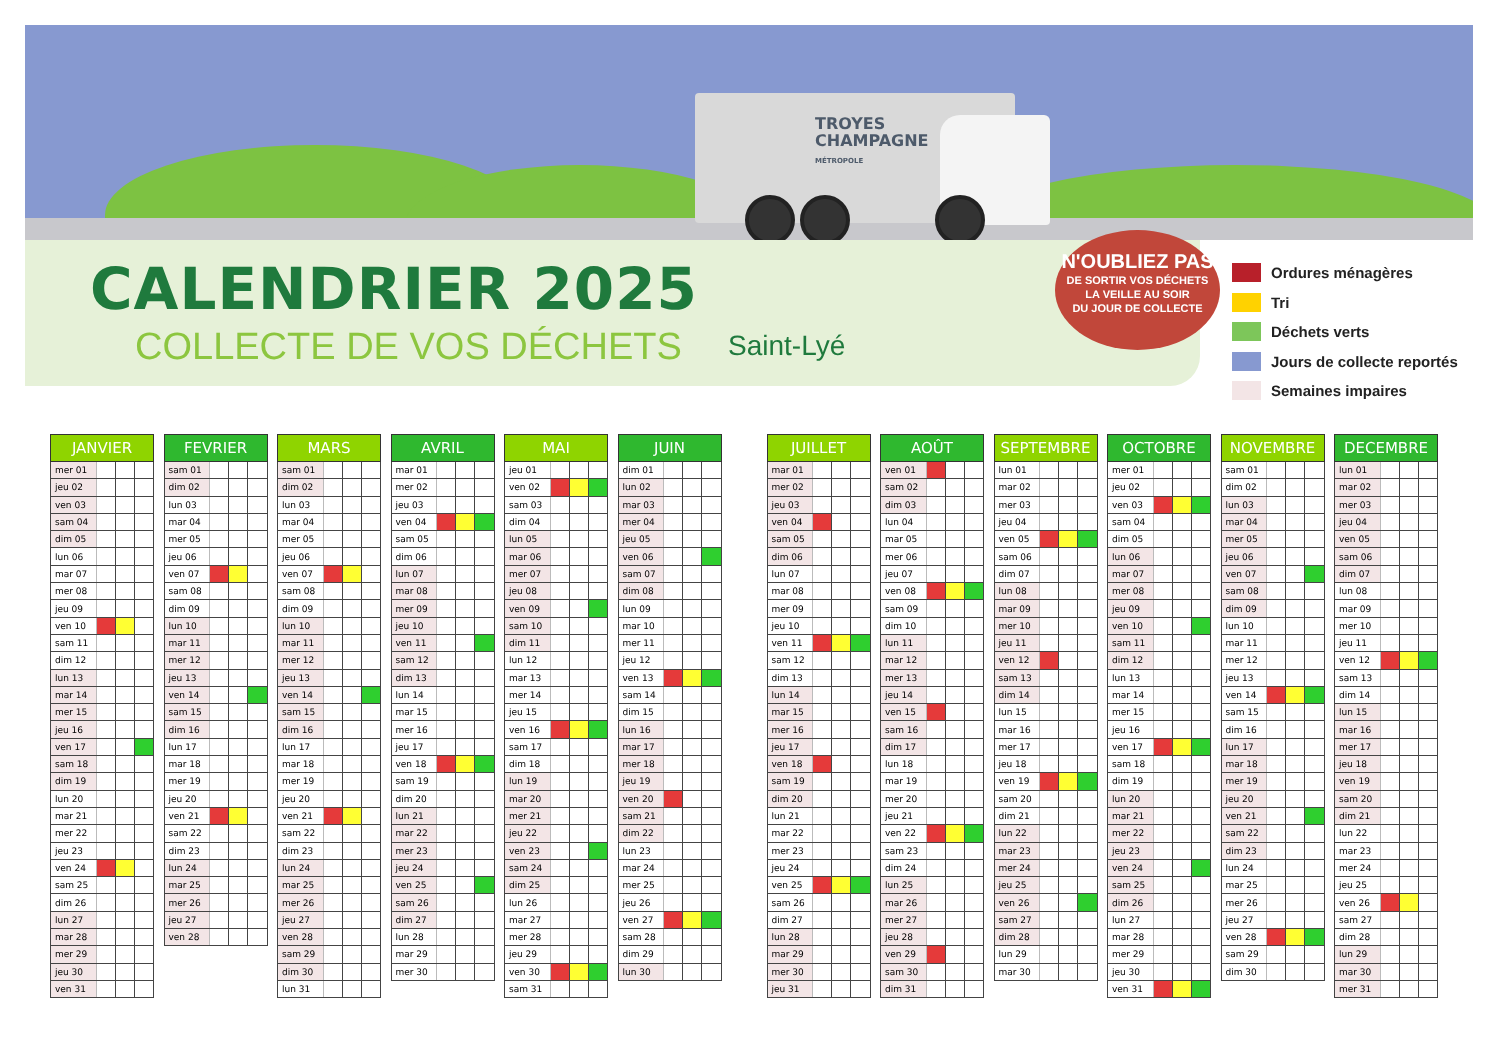TROYES
CHAMPAGNE
MÉTROPOLE
CALENDRIER 2025
COLLECTE DE VOS DÉCHETS Saint-Lyé
N'OUBLIEZ PAS
DE SORTIR VOS DÉCHETS
LA VEILLE AU SOIR
DU JOUR DE COLLECTE
Ordures ménagères
Tri
Déchets verts
Jours de collecte reportés
Semaines impaires
| JANVIER | | | |
| --- | --- | --- | --- |
| mer 01 | | | |
| jeu 02 | | | |
| ven 03 | | | |
| sam 04 | | | |
| dim 05 | | | |
| lun 06 | | | |
| mar 07 | | | |
| mer 08 | | | |
| jeu 09 | | | |
| ven 10 | | | |
| sam 11 | | | |
| dim 12 | | | |
| lun 13 | | | |
| mar 14 | | | |
| mer 15 | | | |
| jeu 16 | | | |
| ven 17 | | | |
| sam 18 | | | |
| dim 19 | | | |
| lun 20 | | | |
| mar 21 | | | |
| mer 22 | | | |
| jeu 23 | | | |
| ven 24 | | | |
| sam 25 | | | |
| dim 26 | | | |
| lun 27 | | | |
| mar 28 | | | |
| mer 29 | | | |
| jeu 30 | | | |
| ven 31 | | | |
| FEVRIER | | | |
| --- | --- | --- | --- |
| sam 01 | | | |
| dim 02 | | | |
| lun 03 | | | |
| mar 04 | | | |
| mer 05 | | | |
| jeu 06 | | | |
| ven 07 | | | |
| sam 08 | | | |
| dim 09 | | | |
| lun 10 | | | |
| mar 11 | | | |
| mer 12 | | | |
| jeu 13 | | | |
| ven 14 | | | |
| sam 15 | | | |
| dim 16 | | | |
| lun 17 | | | |
| mar 18 | | | |
| mer 19 | | | |
| jeu 20 | | | |
| ven 21 | | | |
| sam 22 | | | |
| dim 23 | | | |
| lun 24 | | | |
| mar 25 | | | |
| mer 26 | | | |
| jeu 27 | | | |
| ven 28 | | | |
| MARS | | | |
| --- | --- | --- | --- |
| sam 01 | | | |
| dim 02 | | | |
| lun 03 | | | |
| mar 04 | | | |
| mer 05 | | | |
| jeu 06 | | | |
| ven 07 | | | |
| sam 08 | | | |
| dim 09 | | | |
| lun 10 | | | |
| mar 11 | | | |
| mer 12 | | | |
| jeu 13 | | | |
| ven 14 | | | |
| sam 15 | | | |
| dim 16 | | | |
| lun 17 | | | |
| mar 18 | | | |
| mer 19 | | | |
| jeu 20 | | | |
| ven 21 | | | |
| sam 22 | | | |
| dim 23 | | | |
| lun 24 | | | |
| mar 25 | | | |
| mer 26 | | | |
| jeu 27 | | | |
| ven 28 | | | |
| sam 29 | | | |
| dim 30 | | | |
| lun 31 | | | |
| AVRIL | | | |
| --- | --- | --- | --- |
| mar 01 | | | |
| mer 02 | | | |
| jeu 03 | | | |
| ven 04 | | | |
| sam 05 | | | |
| dim 06 | | | |
| lun 07 | | | |
| mar 08 | | | |
| mer 09 | | | |
| jeu 10 | | | |
| ven 11 | | | |
| sam 12 | | | |
| dim 13 | | | |
| lun 14 | | | |
| mar 15 | | | |
| mer 16 | | | |
| jeu 17 | | | |
| ven 18 | | | |
| sam 19 | | | |
| dim 20 | | | |
| lun 21 | | | |
| mar 22 | | | |
| mer 23 | | | |
| jeu 24 | | | |
| ven 25 | | | |
| sam 26 | | | |
| dim 27 | | | |
| lun 28 | | | |
| mar 29 | | | |
| mer 30 | | | |
| MAI | | | |
| --- | --- | --- | --- |
| jeu 01 | | | |
| ven 02 | | | |
| sam 03 | | | |
| dim 04 | | | |
| lun 05 | | | |
| mar 06 | | | |
| mer 07 | | | |
| jeu 08 | | | |
| ven 09 | | | |
| sam 10 | | | |
| dim 11 | | | |
| lun 12 | | | |
| mar 13 | | | |
| mer 14 | | | |
| jeu 15 | | | |
| ven 16 | | | |
| sam 17 | | | |
| dim 18 | | | |
| lun 19 | | | |
| mar 20 | | | |
| mer 21 | | | |
| jeu 22 | | | |
| ven 23 | | | |
| sam 24 | | | |
| dim 25 | | | |
| lun 26 | | | |
| mar 27 | | | |
| mer 28 | | | |
| jeu 29 | | | |
| ven 30 | | | |
| sam 31 | | | |
| JUIN | | | |
| --- | --- | --- | --- |
| dim 01 | | | |
| lun 02 | | | |
| mar 03 | | | |
| mer 04 | | | |
| jeu 05 | | | |
| ven 06 | | | |
| sam 07 | | | |
| dim 08 | | | |
| lun 09 | | | |
| mar 10 | | | |
| mer 11 | | | |
| jeu 12 | | | |
| ven 13 | | | |
| sam 14 | | | |
| dim 15 | | | |
| lun 16 | | | |
| mar 17 | | | |
| mer 18 | | | |
| jeu 19 | | | |
| ven 20 | | | |
| sam 21 | | | |
| dim 22 | | | |
| lun 23 | | | |
| mar 24 | | | |
| mer 25 | | | |
| jeu 26 | | | |
| ven 27 | | | |
| sam 28 | | | |
| dim 29 | | | |
| lun 30 | | | |
| JUILLET | | | |
| --- | --- | --- | --- |
| mar 01 | | | |
| mer 02 | | | |
| jeu 03 | | | |
| ven 04 | | | |
| sam 05 | | | |
| dim 06 | | | |
| lun 07 | | | |
| mar 08 | | | |
| mer 09 | | | |
| jeu 10 | | | |
| ven 11 | | | |
| sam 12 | | | |
| dim 13 | | | |
| lun 14 | | | |
| mar 15 | | | |
| mer 16 | | | |
| jeu 17 | | | |
| ven 18 | | | |
| sam 19 | | | |
| dim 20 | | | |
| lun 21 | | | |
| mar 22 | | | |
| mer 23 | | | |
| jeu 24 | | | |
| ven 25 | | | |
| sam 26 | | | |
| dim 27 | | | |
| lun 28 | | | |
| mar 29 | | | |
| mer 30 | | | |
| jeu 31 | | | |
| AOÛT | | | |
| --- | --- | --- | --- |
| ven 01 | | | |
| sam 02 | | | |
| dim 03 | | | |
| lun 04 | | | |
| mar 05 | | | |
| mer 06 | | | |
| jeu 07 | | | |
| ven 08 | | | |
| sam 09 | | | |
| dim 10 | | | |
| lun 11 | | | |
| mar 12 | | | |
| mer 13 | | | |
| jeu 14 | | | |
| ven 15 | | | |
| sam 16 | | | |
| dim 17 | | | |
| lun 18 | | | |
| mar 19 | | | |
| mer 20 | | | |
| jeu 21 | | | |
| ven 22 | | | |
| sam 23 | | | |
| dim 24 | | | |
| lun 25 | | | |
| mar 26 | | | |
| mer 27 | | | |
| jeu 28 | | | |
| ven 29 | | | |
| sam 30 | | | |
| dim 31 | | | |
| SEPTEMBRE | | | |
| --- | --- | --- | --- |
| lun 01 | | | |
| mar 02 | | | |
| mer 03 | | | |
| jeu 04 | | | |
| ven 05 | | | |
| sam 06 | | | |
| dim 07 | | | |
| lun 08 | | | |
| mar 09 | | | |
| mer 10 | | | |
| jeu 11 | | | |
| ven 12 | | | |
| sam 13 | | | |
| dim 14 | | | |
| lun 15 | | | |
| mar 16 | | | |
| mer 17 | | | |
| jeu 18 | | | |
| ven 19 | | | |
| sam 20 | | | |
| dim 21 | | | |
| lun 22 | | | |
| mar 23 | | | |
| mer 24 | | | |
| jeu 25 | | | |
| ven 26 | | | |
| sam 27 | | | |
| dim 28 | | | |
| lun 29 | | | |
| mar 30 | | | |
| OCTOBRE | | | |
| --- | --- | --- | --- |
| mer 01 | | | |
| jeu 02 | | | |
| ven 03 | | | |
| sam 04 | | | |
| dim 05 | | | |
| lun 06 | | | |
| mar 07 | | | |
| mer 08 | | | |
| jeu 09 | | | |
| ven 10 | | | |
| sam 11 | | | |
| dim 12 | | | |
| lun 13 | | | |
| mar 14 | | | |
| mer 15 | | | |
| jeu 16 | | | |
| ven 17 | | | |
| sam 18 | | | |
| dim 19 | | | |
| lun 20 | | | |
| mar 21 | | | |
| mer 22 | | | |
| jeu 23 | | | |
| ven 24 | | | |
| sam 25 | | | |
| dim 26 | | | |
| lun 27 | | | |
| mar 28 | | | |
| mer 29 | | | |
| jeu 30 | | | |
| ven 31 | | | |
| NOVEMBRE | | | |
| --- | --- | --- | --- |
| sam 01 | | | |
| dim 02 | | | |
| lun 03 | | | |
| mar 04 | | | |
| mer 05 | | | |
| jeu 06 | | | |
| ven 07 | | | |
| sam 08 | | | |
| dim 09 | | | |
| lun 10 | | | |
| mar 11 | | | |
| mer 12 | | | |
| jeu 13 | | | |
| ven 14 | | | |
| sam 15 | | | |
| dim 16 | | | |
| lun 17 | | | |
| mar 18 | | | |
| mer 19 | | | |
| jeu 20 | | | |
| ven 21 | | | |
| sam 22 | | | |
| dim 23 | | | |
| lun 24 | | | |
| mar 25 | | | |
| mer 26 | | | |
| jeu 27 | | | |
| ven 28 | | | |
| sam 29 | | | |
| dim 30 | | | |
| DECEMBRE | | | |
| --- | --- | --- | --- |
| lun 01 | | | |
| mar 02 | | | |
| mer 03 | | | |
| jeu 04 | | | |
| ven 05 | | | |
| sam 06 | | | |
| dim 07 | | | |
| lun 08 | | | |
| mar 09 | | | |
| mer 10 | | | |
| jeu 11 | | | |
| ven 12 | | | |
| sam 13 | | | |
| dim 14 | | | |
| lun 15 | | | |
| mar 16 | | | |
| mer 17 | | | |
| jeu 18 | | | |
| ven 19 | | | |
| sam 20 | | | |
| dim 21 | | | |
| lun 22 | | | |
| mar 23 | | | |
| mer 24 | | | |
| jeu 25 | | | |
| ven 26 | | | |
| sam 27 | | | |
| dim 28 | | | |
| lun 29 | | | |
| mar 30 | | | |
| mer 31 | | | |